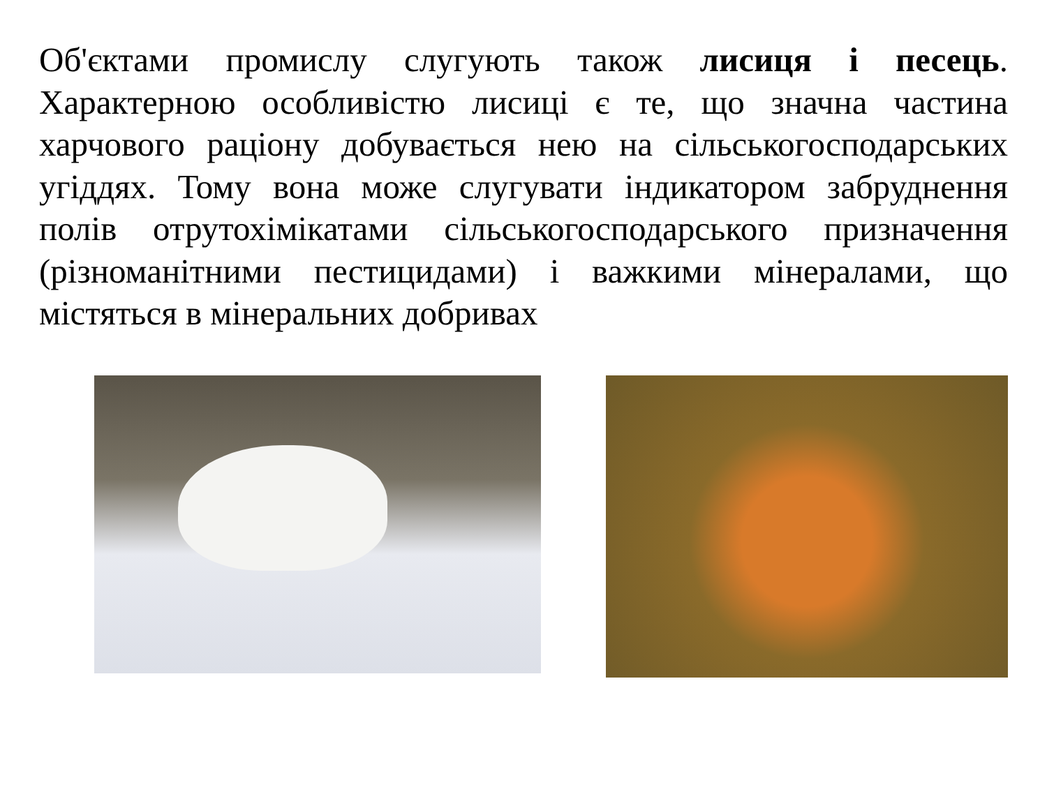Об'єктами промислу слугують також лисиця і песець. Характерною особливістю лисиці є те, що значна частина харчового раціону добувається нею на сільськогосподарських угіддях. Тому вона може слугувати індикатором забруднення полів отрутохімікатами сільськогосподарського призначення (різноманітними пестицидами) і важкими мінералами, що містяться в мінеральних добривах